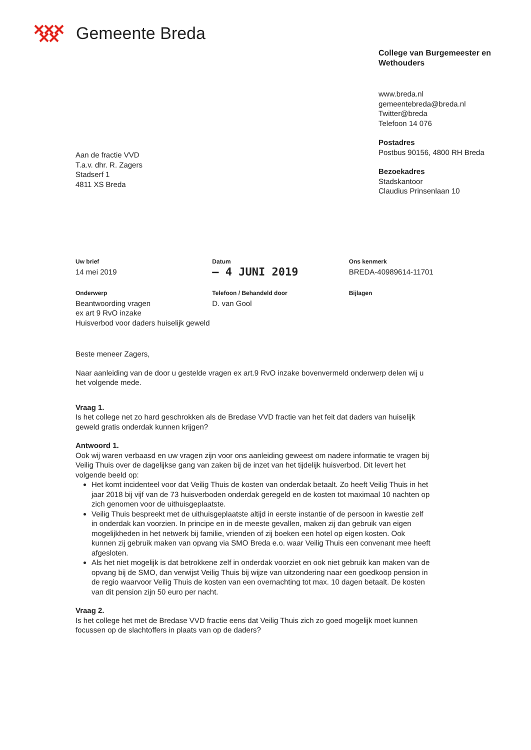Gemeente Breda
College van Burgemeester en Wethouders
www.breda.nl
gemeentebreda@breda.nl
Twitter@breda
Telefoon 14 076
Postadres
Postbus 90156, 4800 RH Breda
Bezoekadres
Stadskantoor
Claudius Prinsenlaan 10
Aan de fractie VVD
T.a.v. dhr. R. Zagers
Stadserf 1
4811 XS Breda
Uw brief
14 mei 2019
Datum
– 4 JUNI 2019
Ons kenmerk
BREDA-40989614-11701
Onderwerp
Beantwoording vragen
ex art 9 RvO inzake
Huisverbod voor daders huiselijk geweld
Telefoon / Behandeld door
D. van Gool
Bijlagen
Beste meneer Zagers,
Naar aanleiding van de door u gestelde vragen ex art.9 RvO inzake bovenvermeld onderwerp delen wij u het volgende mede.
Vraag 1.
Is het college net zo hard geschrokken als de Bredase VVD fractie van het feit dat daders van huiselijk geweld gratis onderdak kunnen krijgen?
Antwoord 1.
Ook wij waren verbaasd en uw vragen zijn voor ons aanleiding geweest om nadere informatie te vragen bij Veilig Thuis over de dagelijkse gang van zaken bij de inzet van het tijdelijk huisverbod. Dit levert het volgende beeld op:
Het komt incidenteel voor dat Veilig Thuis de kosten van onderdak betaalt. Zo heeft Veilig Thuis in het jaar 2018 bij vijf van de 73 huisverboden onderdak geregeld en de kosten tot maximaal 10 nachten op zich genomen voor de uithuisgeplaatste.
Veilig Thuis bespreekt met de uithuisgeplaatste altijd in eerste instantie of de persoon in kwestie zelf in onderdak kan voorzien. In principe en in de meeste gevallen, maken zij dan gebruik van eigen mogelijkheden in het netwerk bij familie, vrienden of zij boeken een hotel op eigen kosten. Ook kunnen zij gebruik maken van opvang via SMO Breda e.o. waar Veilig Thuis een convenant mee heeft afgesloten.
Als het niet mogelijk is dat betrokkene zelf in onderdak voorziet en ook niet gebruik kan maken van de opvang bij de SMO, dan verwijst Veilig Thuis bij wijze van uitzondering naar een goedkoop pension in de regio waarvoor Veilig Thuis de kosten van een overnachting tot max. 10 dagen betaalt. De kosten van dit pension zijn 50 euro per nacht.
Vraag 2.
Is het college het met de Bredase VVD fractie eens dat Veilig Thuis zich zo goed mogelijk moet kunnen focussen op de slachtoffers in plaats van op de daders?